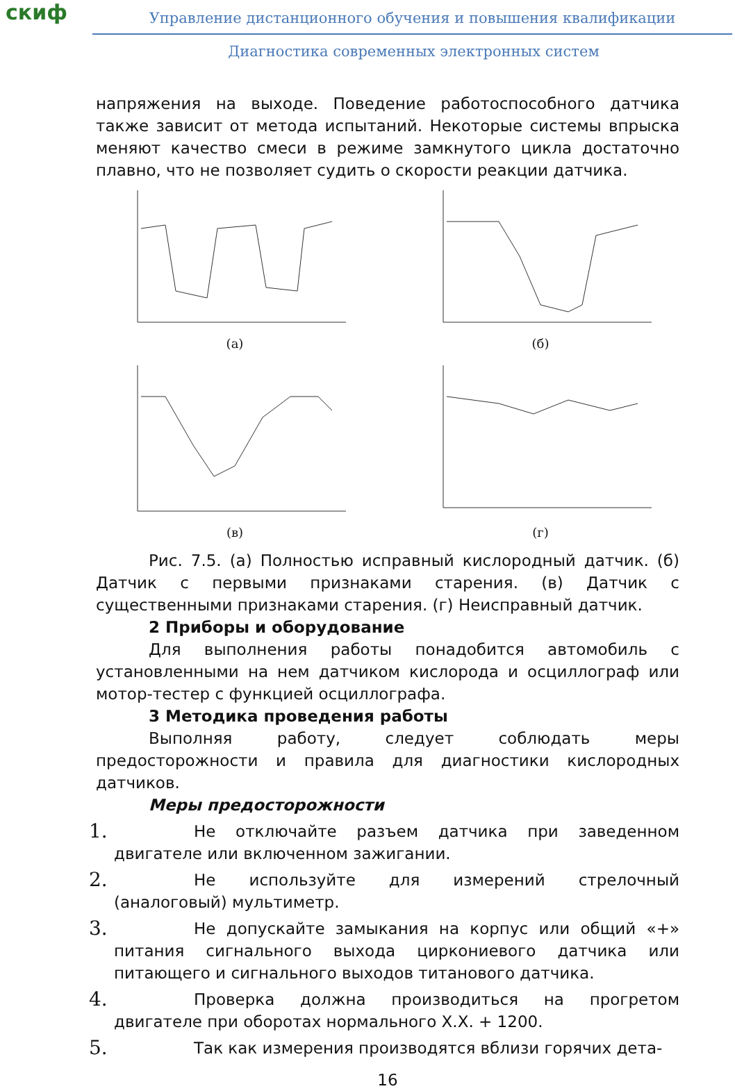скиф
Управление дистанционного обучения и повышения квалификации
Диагностика современных электронных систем
напряжения на выходе. Поведение работоспособного датчика также зависит от метода испытаний. Некоторые системы впрыска меняют качество смеси в режиме замкнутого цикла достаточно плавно, что не позволяет судить о скорости реакции датчика.
(а)
(б)
(в)
(г)
Рис. 7.5. (а) Полностью исправный кислородный датчик. (б) Датчик с первыми признаками старения. (в) Датчик с существенными признаками старения. (г) Неисправный датчик.
2 Приборы и оборудование
Для выполнения работы понадобится автомобиль с установленными на нем датчиком кислорода и осциллограф или мотор-тестер с функцией осциллографа.
3 Методика проведения работы
Выполняя работу, следует соблюдать меры предосторожности и правила для диагностики кислородных датчиков.
Меры предосторожности
1.
Не отключайте разъем датчика при заведенном двигателе или включенном зажигании.
2.
Не используйте для измерений стрелочный (аналоговый) мультиметр.
3.
Не допускайте замыкания на корпус или общий «+» питания сигнального выхода циркониевого датчика или питающего и сигнального выходов титанового датчика.
4.
Проверка должна производиться на прогретом двигателе при оборотах нормального Х.Х. + 1200.
5.
Так как измерения производятся вблизи горячих дета-
16